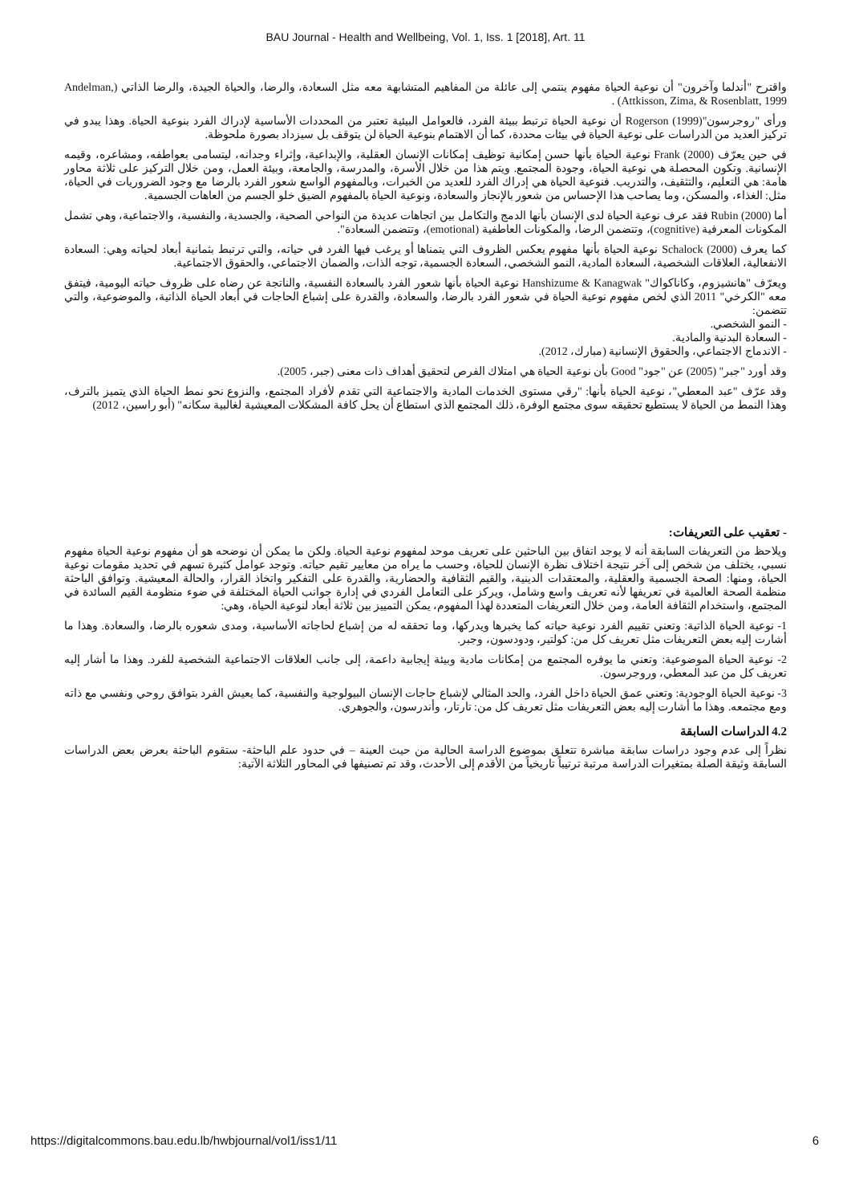BAU Journal - Health and Wellbeing, Vol. 1, Iss. 1 [2018], Art. 11
واقترح "أندلما وآخرون" أن نوعية الحياة مفهوم ينتمي إلى عائلة من المفاهيم المتشابهة معه مثل السعادة، والرضا، والحياة الجيدة، والرضا الذاتي (Andelman, Attkisson, Zima, & Rosenblatt, 1999) .
ورأى "روجرسون"Rogerson (1999) أن نوعية الحياة ترتبط ببيئة الفرد، فالعوامل البيئية تعتبر من المحددات الأساسية لإدراك الفرد بنوعية الحياة. وهذا يبدو في تركيز العديد من الدراسات على نوعية الحياة في بيئات محددة، كما أن الاهتمام بنوعية الحياة لن يتوقف بل سيزداد بصورة ملحوظة.
في حين يعرّف Frank (2000) نوعية الحياة بأنها حسن إمكانية توظيف إمكانات الإنسان العقلية، والإبداعية، وإثراء وجدانه، ليتسامى بعواطفه، ومشاعره، وقيمه الإنسانية. وتكون المحصلة هي نوعية الحياة، وجودة المجتمع. ويتم هذا من خلال الأسرة، والمدرسة، والجامعة، وبيئة العمل، ومن خلال التركيز على ثلاثة محاور هامة: هي التعليم، والتثقيف، والتدريب. فنوعية الحياة هي إدراك الفرد للعديد من الخبرات، وبالمفهوم الواسع شعور الفرد بالرضا مع وجود الضروريات في الحياة، مثل: الغذاء، والمسكن، وما يصاحب هذا الإحساس من شعور بالإنجاز والسعادة، ونوعية الحياة بالمفهوم الضيق خلو الجسم من العاهات الجسمية.
أما Rubin (2000) فقد عرف نوعية الحياة لدى الإنسان بأنها الدمج والتكامل بين اتجاهات عديدة من النواحي الصحية، والجسدية، والنفسية، والاجتماعية، وهي تشمل المكونات المعرفية (cognitive)، وتتضمن الرضا، والمكونات العاطفية (emotional)، وتتضمن السعادة".
كما يعرف Schalock (2000) نوعية الحياة بأنها مفهوم يعكس الظروف التي يتمناها أو يرغب فيها الفرد في حياته، والتي ترتبط بثمانية أبعاد لحياته وهي: السعادة الانفعالية، العلاقات الشخصية، السعادة المادية، النمو الشخصي، السعادة الجسمية، توجه الذات، والضمان الاجتماعي، والحقوق الاجتماعية.
ويعرّف "هانشيزوم، وكاناكواك" Hanshizume & Kanagwak نوعية الحياة بأنها شعور الفرد بالسعادة النفسية، والناتجة عن رضاه على ظروف حياته اليومية، فيتفق معه "الكرخي" 2011 الذي لخص مفهوم نوعية الحياة في شعور الفرد بالرضا، والسعادة، والقدرة على إشباع الحاجات في أبعاد الحياة الذاتية، والموضوعية، والتي تتضمن:
- النمو الشخصي.
- السعادة البدنية والمادية.
- الاندماج الاجتماعي، والحقوق الإنسانية (مبارك، 2012).
وقد أورد "جبر" (2005) عن "جود" Good بأن نوعية الحياة هي امتلاك الفرص لتحقيق أهداف ذات معنى (جبر، 2005).
وقد عرّف "عبد المعطي"، نوعية الحياة بأنها: "رقي مستوى الخدمات المادية والاجتماعية التي تقدم لأفراد المجتمع، والنزوع نحو نمط الحياة الذي يتميز بالترف، وهذا النمط من الحياة لا يستطيع تحقيقه سوى مجتمع الوفرة، ذلك المجتمع الذي استطاع أن يحل كافة المشكلات المعيشية لغالبية سكانه" (أبو راسين، 2012)
- تعقيب على التعريفات:
ويلاحظ من التعريفات السابقة أنه لا يوجد اتفاق بين الباحثين على تعريف موحد لمفهوم نوعية الحياة. ولكن ما يمكن أن نوضحه هو أن مفهوم نوعية الحياة مفهوم نسبي، يختلف من شخص إلى آخر نتيجة اختلاف نظرة الإنسان للحياة، وحسب ما يراه من معايير تقيم حياته. وتوجد عوامل كثيرة تسهم في تحديد مقومات نوعية الحياة، ومنها: الصحة الجسمية والعقلية، والمعتقدات الدينية، والقيم الثقافية والحضارية، والقدرة على التفكير واتخاذ القرار، والحالة المعيشية. وتوافق الباحثة منظمة الصحة العالمية في تعريفها لأنه تعريف واسع وشامل، ويركز على التعامل الفردي في إدارة جوانب الحياة المختلفة في ضوء منظومة القيم السائدة في المجتمع، واستخدام الثقافة العامة، ومن خلال التعريفات المتعددة لهذا المفهوم، يمكن التمييز بين ثلاثة أبعاد لنوعية الحياة، وهي:
1- نوعية الحياة الذاتية: وتعني تقييم الفرد نوعية حياته كما يخبرها ويدركها، وما تحققه له من إشباع لحاجاته الأساسية، ومدى شعوره بالرضا، والسعادة. وهذا ما أشارت إليه بعض التعريفات مثل تعريف كل من: كولتير، ودودسون، وجبر.
2- نوعية الحياة الموضوعية: وتعني ما يوفره المجتمع من إمكانات مادية وبيئة إيجابية داعمة، إلى جانب العلاقات الاجتماعية الشخصية للفرد. وهذا ما أشار إليه تعريف كل من عبد المعطي، وروجرسون.
3- نوعية الحياة الوجودية: وتعني عمق الحياة داخل الفرد، والحد المثالي لإشباع حاجات الإنسان البيولوجية والنفسية، كما يعيش الفرد بتوافق روحي ونفسي مع ذاته ومع مجتمعه. وهذا ما أشارت إليه بعض التعريفات مثل تعريف كل من: تارتار، وأندرسون، والجوهري.
4.2 الدراسات السابقة
نظراً إلى عدم وجود دراسات سابقة مباشرة تتعلق بموضوع الدراسة الحالية من حيث العينة – في حدود علم الباحثة- ستقوم الباحثة بعرض بعض الدراسات السابقة وثيقة الصلة بمتغيرات الدراسة مرتبة ترتيباً تاريخياً من الأقدم إلى الأحدث، وقد تم تصنيفها في المحاور الثلاثة الآتية:
https://digitalcommons.bau.edu.lb/hwbjournal/vol1/iss1/11 6